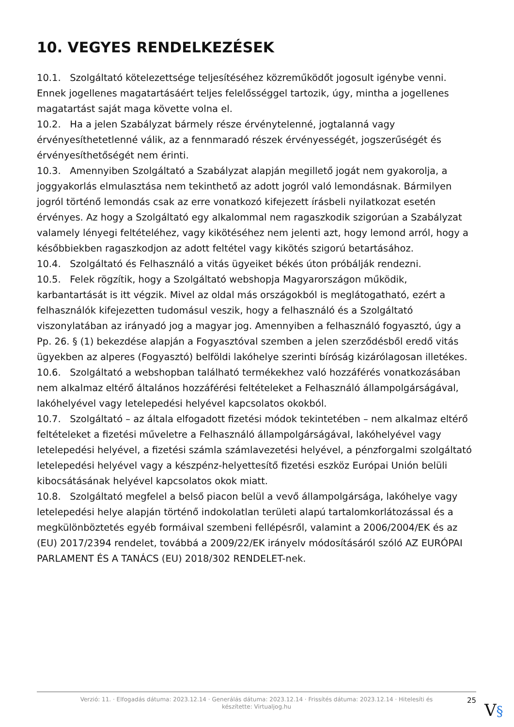10. VEGYES RENDELKEZÉSEK
10.1. Szolgáltató kötelezettsége teljesítéséhez közreműködőt jogosult igénybe venni. Ennek jogellenes magatartásáért teljes felelősséggel tartozik, úgy, mintha a jogellenes magatartást saját maga követte volna el.
10.2. Ha a jelen Szabályzat bármely része érvénytelenné, jogtalanná vagy érvényesíthetetlenné válik, az a fennmaradó részek érvényességét, jogszerűségét és érvényesíthetőségét nem érinti.
10.3. Amennyiben Szolgáltató a Szabályzat alapján megillető jogát nem gyakorolja, a joggyakorlás elmulasztása nem tekinthető az adott jogról való lemondásnak. Bármilyen jogról történő lemondás csak az erre vonatkozó kifejezett írásbeli nyilatkozat esetén érvényes. Az hogy a Szolgáltató egy alkalommal nem ragaszkodik szigorúan a Szabályzat valamely lényegi feltételéhez, vagy kikötéséhez nem jelenti azt, hogy lemond arról, hogy a későbbiekben ragaszkodjon az adott feltétel vagy kikötés szigorú betartásához.
10.4. Szolgáltató és Felhasználó a vitás ügyeiket békés úton próbálják rendezni.
10.5. Felek rögzítik, hogy a Szolgáltató webshopja Magyarországon működik, karbantartását is itt végzik. Mivel az oldal más országokból is meglátogatható, ezért a felhasználók kifejezetten tudomásul veszik, hogy a felhasználó és a Szolgáltató viszonylatában az irányadó jog a magyar jog. Amennyiben a felhasználó fogyasztó, úgy a Pp. 26. § (1) bekezdése alapján a Fogyasztóval szemben a jelen szerződésből eredő vitás ügyekben az alperes (Fogyasztó) belföldi lakóhelye szerinti bíróság kizárólagosan illetékes.
10.6. Szolgáltató a webshopban található termékekhez való hozzáférés vonatkozásában nem alkalmaz eltérő általános hozzáférési feltételeket a Felhasználó állampolgárságával, lakóhelyével vagy letelepedési helyével kapcsolatos okokból.
10.7. Szolgáltató – az általa elfogadott fizetési módok tekintetében – nem alkalmaz eltérő feltételeket a fizetési műveletre a Felhasználó állampolgárságával, lakóhelyével vagy letelepedési helyével, a fizetési számla számlavezetési helyével, a pénzforgalmi szolgáltató letelepedési helyével vagy a készpénz-helyettesítő fizetési eszköz Európai Unión belüli kibocsátásának helyével kapcsolatos okok miatt.
10.8. Szolgáltató megfelel a belső piacon belül a vevő állampolgársága, lakóhelye vagy letelepedési helye alapján történő indokolatlan területi alapú tartalomkorlátozással és a megkülönböztetés egyéb formáival szembeni fellépésről, valamint a 2006/2004/EK és az (EU) 2017/2394 rendelet, továbbá a 2009/22/EK irányelv módosításáról szóló AZ EURÓPAI PARLAMENT ÉS A TANÁCS (EU) 2018/302 RENDELET-nek.
Verzió: 11. · Elfogadás dátuma: 2023.12.14 · Generálás dátuma: 2023.12.14 · Frissítés dátuma: 2023.12.14 · Hitelesíti és készítette: Virtualjog.hu
25
V§